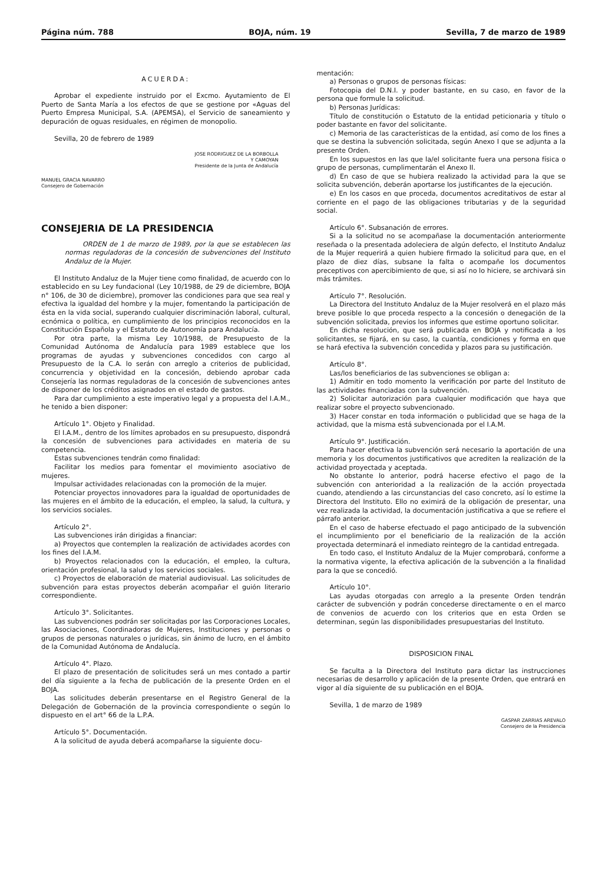Página núm. 788 BOJA, núm. 19 Sevilla, 7 de marzo de 1989
ACUERDA:
Aprobar el expediente instruido por el Excmo. Ayutamiento de El Puerto de Santa María a los efectos de que se gestione por «Aguas del Puerto Empresa Municipal, S.A. (APEMSA), el Servicio de saneamiento y depuración de oguas residuales, en régimen de monopolio.
Sevilla, 20 de febrero de 1989
JOSE RODRIGUEZ DE LA BORBOLLA
Y CAMOYAN
Presidente de la Junta de Andalucía
MANUEL GRACIA NAVARRO
Consejero de Gobernación
CONSEJERIA DE LA PRESIDENCIA
ORDEN de 1 de marzo de 1989, por la que se establecen las normas reguladoras de la concesión de subvenciones del Instituto Andaluz de la Mujer.
El Instituto Andaluz de la Mujer tiene como finalidad, de acuerdo con lo establecido en su Ley fundacional (Ley 10/1988, de 29 de diciembre, BOJA n° 106, de 30 de diciembre), promover las condiciones para que sea real y efectiva la igualdad del hombre y la mujer, fomentando la participación de ésta en la vida social, superando cualquier discriminación laboral, cultural, ecnómica o política, en cumplimiento de los principios reconocidos en la Constitución Española y el Estatuto de Autonomía para Andalucía.
Por otra parte, la misma Ley 10/1988, de Presupuesto de la Comunidad Autónoma de Andalucía para 1989 establece que los programas de ayudas y subvenciones concedidos con cargo al Presupuesto de la C.A. lo serán con arreglo a criterios de publicidad, concurrencia y objetividad en la concesión, debiendo aprobar cada Consejería las normas reguladoras de la concesión de subvenciones antes de disponer de los créditos asignados en el estado de gastos.
Para dar cumplimiento a este imperativo legal y a propuesta del I.A.M., he tenido a bien disponer:
Artículo 1°. Objeto y Finalidad.
El I.A.M., dentro de los límites aprobados en su presupuesto, dispondrá la concesión de subvenciones para actividades en materia de su competencia.
Estas subvenciones tendrán como finalidad:
Facilitar los medios para fomentar el movimiento asociativo de mujeres.
Impulsar actividades relacionadas con la promoción de la mujer.
Potenciar proyectos innovadores para la igualdad de oportunidades de las mujeres en el ámbito de la educación, el empleo, la salud, la cultura, y los servicios sociales.
Artículo 2°.
Las subvenciones irán dirigidas a financiar:
a) Proyectos que contemplen la realización de actividades acordes con los fines del I.A.M.
b) Proyectos relacionados con la educación, el empleo, la cultura, orientación profesional, la salud y los servicios sociales.
c) Proyectos de elaboración de material audiovisual. Las solicitudes de subvención para estas proyectos deberán acompañar el guión literario correspondiente.
Artículo 3°. Solicitantes.
Las subvenciones podrán ser solicitadas por las Corporaciones Locales, las Asociaciones, Coordinadoras de Mujeres, Instituciones y personas o grupos de personas naturales o jurídicas, sin ánimo de lucro, en el ámbito de la Comunidad Autónoma de Andalucía.
Artículo 4°. Plazo.
El plazo de presentación de solicitudes será un mes contado a partir del día siguiente a la fecha de publicación de la presente Orden en el BOJA.
Las solicitudes deberán presentarse en el Registro General de la Delegación de Gobernación de la provincia correspondiente o según lo dispuesto en el art° 66 de la L.P.A.
Artículo 5°. Documentación.
A la solicitud de ayuda deberá acompañarse la siguiente docu-
mentación:
a) Personas o grupos de personas físicas:
Fotocopia del D.N.I. y poder bastante, en su caso, en favor de la persona que formule la solicitud.
b) Personas Jurídicas:
Título de constitución o Estatuto de la entidad peticionaria y título o poder bastante en favor del solicitante.
c) Memoria de las características de la entidad, así como de los fines a que se destina la subvención solicitada, según Anexo I que se adjunta a la presente Orden.
En los supuestos en las que la/el solicitante fuera una persona física o grupo de personas, cumplimentarán el Anexo II.
d) En caso de que se hubiera realizado la actividad para la que se solicita subvención, deberán aportarse los justificantes de la ejecución.
e) En los casos en que proceda, documentos acreditativos de estar al corriente en el pago de las obligaciones tributarias y de la seguridad social.
Artículo 6°. Subsanación de errores.
Si a la solicitud no se acompañase la documentación anteriormente reseñada o la presentada adoleciera de algún defecto, el Instituto Andaluz de la Mujer requerirá a quien hubiere firmado la solicitud para que, en el plazo de diez días, subsane la falta o acompañe los documentos preceptivos con apercibimiento de que, si así no lo hiciere, se archivará sin más trámites.
Artículo 7°. Resolución.
La Directora del Instituto Andaluz de la Mujer resolverá en el plazo más breve posible lo que proceda respecto a la concesión o denegación de la subvención solicitada, previos los informes que estime oportuno solicitar.
En dicha resolución, que será publicada en BOJA y notificada a los solicitantes, se fijará, en su caso, la cuantía, condiciones y forma en que se hará efectiva la subvención concedida y plazos para su justificación.
Artículo 8°.
Las/los beneficiarios de las subvenciones se obligan a:
1) Admitir en todo momento la verificación por parte del Instituto de las actividades financiadas con la subvención.
2) Solicitar autorización para cualquier modificación que haya que realizar sobre el proyecto subvencionado.
3) Hacer constar en toda información o publicidad que se haga de la actividad, que la misma está subvencionada por el I.A.M.
Artículo 9°. Justificación.
Para hacer efectiva la subvención será necesario la aportación de una memoria y los documentos justificativos que acrediten la realización de la actividad proyectada y aceptada.
No obstante lo anterior, podrá hacerse efectivo el pago de la subvención con anterioridad a la realización de la acción proyectada cuando, atendiendo a las circunstancias del caso concreto, así lo estime la Directora del Instituto. Ello no eximirá de la obligación de presentar, una vez realizada la actividad, la documentación justificativa a que se refiere el párrafo anterior.
En el caso de haberse efectuado el pago anticipado de la subvención el incumplimiento por el beneficiario de la realización de la acción proyectada determinará el inmediato reintegro de la cantidad entregada.
En todo caso, el Instituto Andaluz de la Mujer comprobará, conforme a la normativa vigente, la efectiva aplicación de la subvención a la finalidad para la que se concedió.
Artículo 10°.
Las ayudas otorgadas con arreglo a la presente Orden tendrán carácter de subvención y podrán concederse directamente o en el marco de convenios de acuerdo con los criterios que en esta Orden se determinan, según las disponibilidades presupuestarias del Instituto.
DISPOSICION FINAL
Se faculta a la Directora del Instituto para dictar las instrucciones necesarias de desarrollo y aplicación de la presente Orden, que entrará en vigor al día siguiente de su publicación en el BOJA.
Sevilla, 1 de marzo de 1989
GASPAR ZARRIAS AREVALO
Consejero de la Presidencia